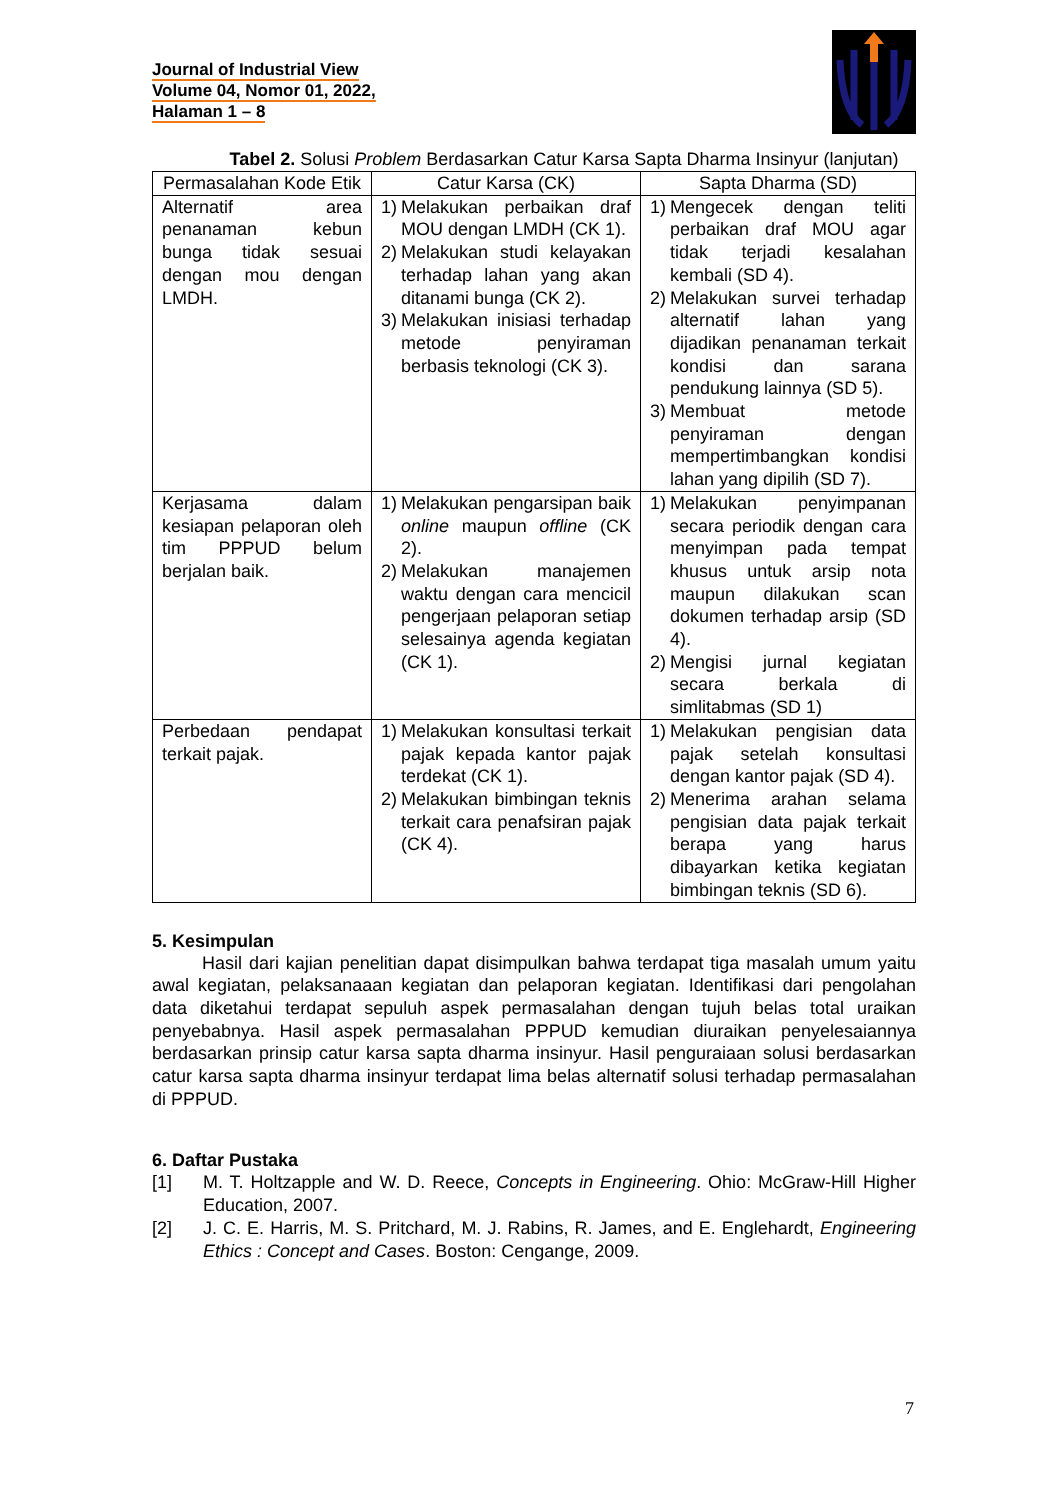Journal of Industrial View
Volume 04, Nomor 01, 2022,
Halaman 1 – 8
Tabel 2. Solusi Problem Berdasarkan Catur Karsa Sapta Dharma Insinyur (lanjutan)
| Permasalahan Kode Etik | Catur Karsa (CK) | Sapta Dharma (SD) |
| --- | --- | --- |
| Alternatif area penanaman kebun bunga tidak sesuai dengan mou dengan LMDH. | 1) Melakukan perbaikan draf MOU dengan LMDH (CK 1). 2) Melakukan studi kelayakan terhadap lahan yang akan ditanami bunga (CK 2). 3) Melakukan inisiasi terhadap metode penyiraman berbasis teknologi (CK 3). | 1) Mengecek dengan teliti perbaikan draf MOU agar tidak terjadi kesalahan kembali (SD 4). 2) Melakukan survei terhadap alternatif lahan yang dijadikan penanaman terkait kondisi dan sarana pendukung lainnya (SD 5). 3) Membuat metode penyiraman dengan mempertimbangkan kondisi lahan yang dipilih (SD 7). |
| Kerjasama dalam kesiapan pelaporan oleh tim PPPUD belum berjalan baik. | 1) Melakukan pengarsipan baik online maupun offline (CK 2). 2) Melakukan manajemen waktu dengan cara mencicil pengerjaan pelaporan setiap selesainya agenda kegiatan (CK 1). | 1) Melakukan penyimpanan secara periodik dengan cara menyimpan pada tempat khusus untuk arsip nota maupun dilakukan scan dokumen terhadap arsip (SD 4). 2) Mengisi jurnal kegiatan secara berkala di simlitabmas (SD 1) |
| Perbedaan pendapat terkait pajak. | 1) Melakukan konsultasi terkait pajak kepada kantor pajak terdekat (CK 1). 2) Melakukan bimbingan teknis terkait cara penafsiran pajak (CK 4). | 1) Melakukan pengisian data pajak setelah konsultasi dengan kantor pajak (SD 4). 2) Menerima arahan selama pengisian data pajak terkait berapa yang harus dibayarkan ketika kegiatan bimbingan teknis (SD 6). |
5. Kesimpulan
Hasil dari kajian penelitian dapat disimpulkan bahwa terdapat tiga masalah umum yaitu awal kegiatan, pelaksanaaan kegiatan dan pelaporan kegiatan. Identifikasi dari pengolahan data diketahui terdapat sepuluh aspek permasalahan dengan tujuh belas total uraikan penyebabnya. Hasil aspek permasalahan PPPUD kemudian diuraikan penyelesaiannya berdasarkan prinsip catur karsa sapta dharma insinyur. Hasil penguraiaan solusi berdasarkan catur karsa sapta dharma insinyur terdapat lima belas alternatif solusi terhadap permasalahan di PPPUD.
6. Daftar Pustaka
[1] M. T. Holtzapple and W. D. Reece, Concepts in Engineering. Ohio: McGraw-Hill Higher Education, 2007.
[2] J. C. E. Harris, M. S. Pritchard, M. J. Rabins, R. James, and E. Englehardt, Engineering Ethics : Concept and Cases. Boston: Cengange, 2009.
7